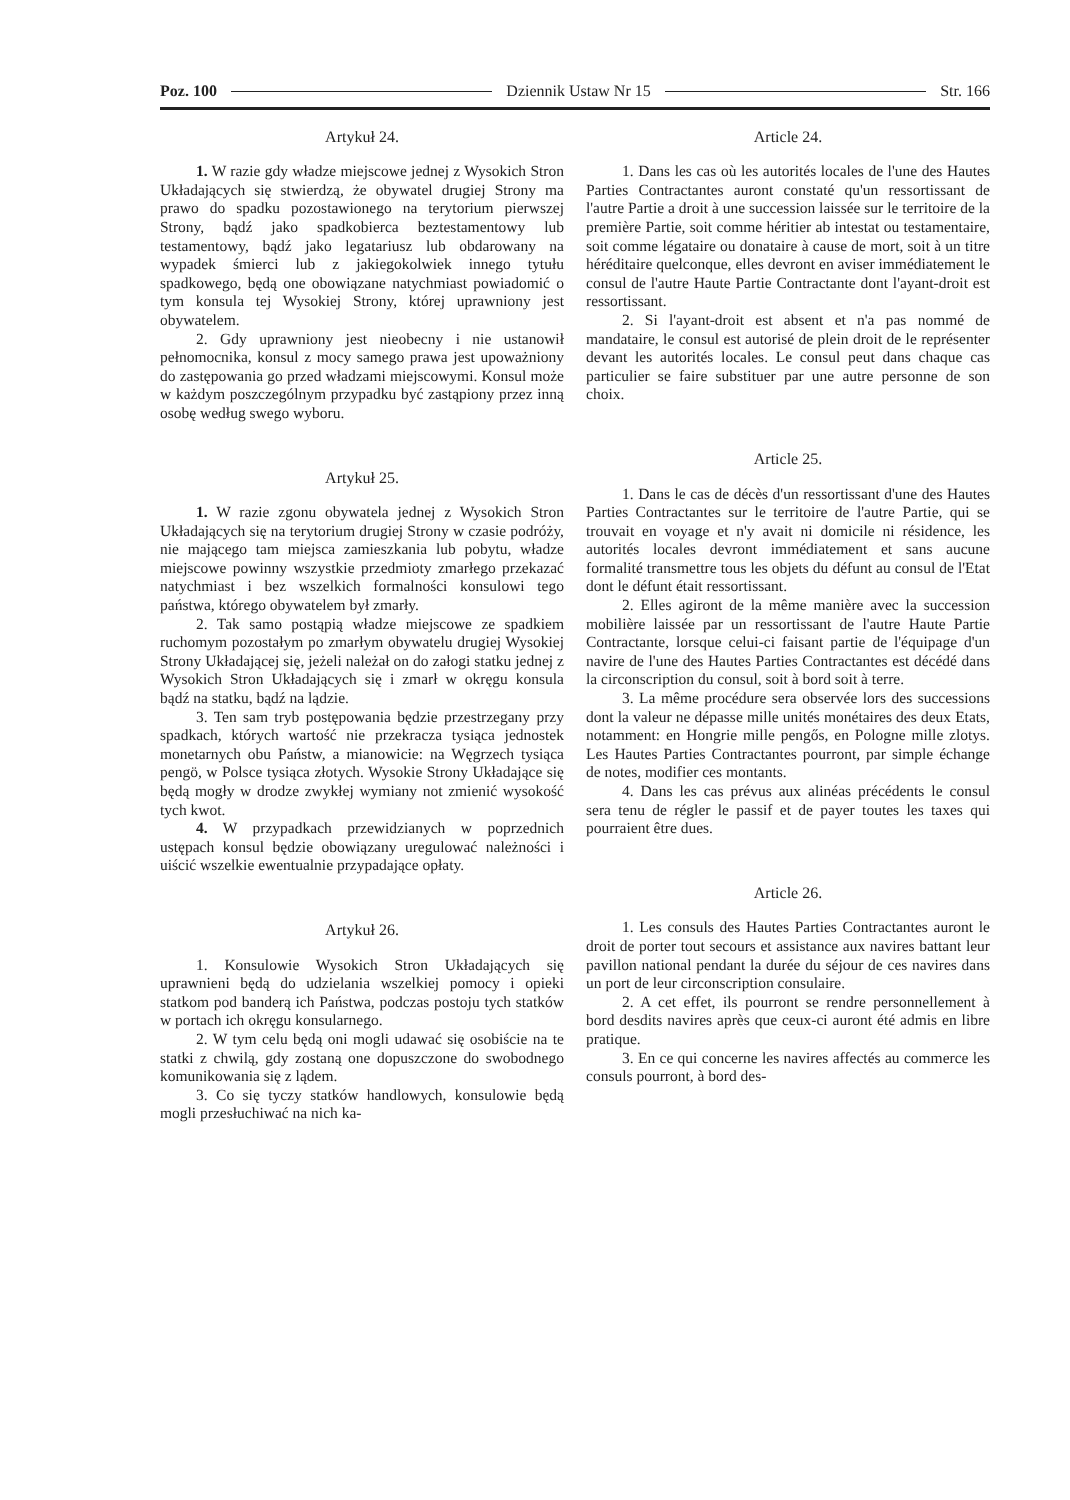Poz. 100 Dziennik Ustaw Nr 15 Str. 166
Artykuł 24.
1. W razie gdy władze miejscowe jednej z Wysokich Stron Układających się stwierdzą, że obywatel drugiej Strony ma prawo do spadku pozostawionego na terytorium pierwszej Strony, bądź jako spadkobierca beztestamentowy lub testamentowy, bądź jako legatariusz lub obdarowany na wypadek śmierci lub z jakiegokolwiek innego tytułu spadkowego, będą one obowiązane natychmiast powiadomić o tym konsula tej Wysokiej Strony, której uprawniony jest obywatelem.
2. Gdy uprawniony jest nieobecny i nie ustanowił pełnomocnika, konsul z mocy samego prawa jest upoważniony do zastępowania go przed władzami miejscowymi. Konsul może w każdym poszczególnym przypadku być zastąpiony przez inną osobę według swego wyboru.
Artykuł 25.
1. W razie zgonu obywatela jednej z Wysokich Stron Układających się na terytorium drugiej Strony w czasie podróży, nie mającego tam miejsca zamieszkania lub pobytu, władze miejscowe powinny wszystkie przedmioty zmarłego przekazać natychmiast i bez wszelkich formalności konsulowi tego państwa, którego obywatelem był zmarły.
2. Tak samo postąpią władze miejscowe ze spadkiem ruchomym pozostałym po zmarłym obywatelu drugiej Wysokiej Strony Układającej się, jeżeli należał on do załogi statku jednej z Wysokich Stron Układających się i zmarł w okręgu konsula bądź na statku, bądź na lądzie.
3. Ten sam tryb postępowania będzie przestrzegany przy spadkach, których wartość nie przekracza tysiąca jednostek monetarnych obu Państw, a mianowicie: na Węgrzech tysiąca pengö, w Polsce tysiąca złotych. Wysokie Strony Układające się będą mogły w drodze zwykłej wymiany not zmienić wysokość tych kwot.
4. W przypadkach przewidzianych w poprzednich ustępach konsul będzie obowiązany uregulować należności i uiścić wszelkie ewentualnie przypadające opłaty.
Artykuł 26.
1. Konsulowie Wysokich Stron Układających się uprawnieni będą do udzielania wszelkiej pomocy i opieki statkom pod banderą ich Państwa, podczas postoju tych statków w portach ich okręgu konsularnego.
2. W tym celu będą oni mogli udawać się osobiście na te statki z chwilą, gdy zostaną one dopuszczone do swobodnego komunikowania się z lądem.
3. Co się tyczy statków handlowych, konsulowie będą mogli przesłuchiwać na nich ka-
Article 24.
1. Dans les cas où les autorités locales de l'une des Hautes Parties Contractantes auront constaté qu'un ressortissant de l'autre Partie a droit à une succession laissée sur le territoire de la première Partie, soit comme héritier ab intestat ou testamentaire, soit comme légataire ou donataire à cause de mort, soit à un titre héréditaire quelconque, elles devront en aviser immédiatement le consul de l'autre Haute Partie Contractante dont l'ayant-droit est ressortissant.
2. Si l'ayant-droit est absent et n'a pas nommé de mandataire, le consul est autorisé de plein droit de le représenter devant les autorités locales. Le consul peut dans chaque cas particulier se faire substituer par une autre personne de son choix.
Article 25.
1. Dans le cas de décès d'un ressortissant d'une des Hautes Parties Contractantes sur le territoire de l'autre Partie, qui se trouvait en voyage et n'y avait ni domicile ni résidence, les autorités locales devront immédiatement et sans aucune formalité transmettre tous les objets du défunt au consul de l'Etat dont le défunt était ressortissant.
2. Elles agiront de la même manière avec la succession mobilière laissée par un ressortissant de l'autre Haute Partie Contractante, lorsque celui-ci faisant partie de l'équipage d'un navire de l'une des Hautes Parties Contractantes est décédé dans la circonscription du consul, soit à bord soit à terre.
3. La même procédure sera observée lors des successions dont la valeur ne dépasse mille unités monétaires des deux Etats, notamment: en Hongrie mille pengős, en Pologne mille zlotys. Les Hautes Parties Contractantes pourront, par simple échange de notes, modifier ces montants.
4. Dans les cas prévus aux alinéas précédents le consul sera tenu de régler le passif et de payer toutes les taxes qui pourraient être dues.
Article 26.
1. Les consuls des Hautes Parties Contractantes auront le droit de porter tout secours et assistance aux navires battant leur pavillon national pendant la durée du séjour de ces navires dans un port de leur circonscription consulaire.
2. A cet effet, ils pourront se rendre personnellement à bord desdits navires après que ceux-ci auront été admis en libre pratique.
3. En ce qui concerne les navires affectés au commerce les consuls pourront, à bord des-